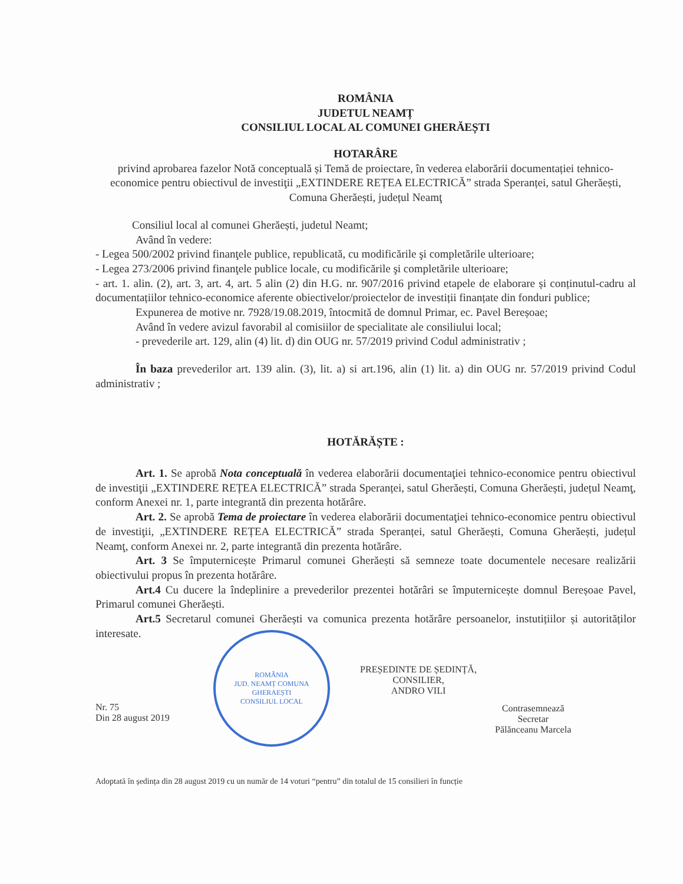ROMÂNIA
JUDETUL NEAMȚ
CONSILIUL LOCAL AL COMUNEI GHERĂEȘTI
HOTARÂRE
privind aprobarea fazelor Notă conceptuală și Temă de proiectare, în vederea elaborării documentației tehnico-economice pentru obiectivul de investiţii „EXTINDERE REȚEA ELECTRICĂ” strada Speranței, satul Gherăești, Comuna Gherăești, județul Neamţ
Consiliul local al comunei Gherăești, judetul Neamt;
Având în vedere:
- Legea 500/2002 privind finanţele publice, republicată, cu modificările şi completările ulterioare;
- Legea 273/2006 privind finanţele publice locale, cu modificările şi completările ulterioare;
- art. 1. alin. (2), art. 3, art. 4, art. 5 alin (2) din H.G. nr. 907/2016 privind etapele de elaborare și conținutul-cadru al documentațiilor tehnico-economice aferente obiectivelor/proiectelor de investiții finanțate din fonduri publice;
Expunerea de motive nr. 7928/19.08.2019, întocmită de domnul Primar, ec. Pavel Bereșoae;
Având în vedere avizul favorabil al comisiilor de specialitate ale consiliului local;
- prevederile art. 129, alin (4) lit. d) din OUG nr. 57/2019 privind Codul administrativ ;
În baza prevederilor art. 139 alin. (3), lit. a) si art.196, alin (1) lit. a) din OUG nr. 57/2019 privind Codul administrativ ;
HOTĂRĂȘTE :
Art. 1. Se aprobă Nota conceptuală în vederea elaborării documentaţiei tehnico-economice pentru obiectivul de investiţii „EXTINDERE REȚEA ELECTRICĂ” strada Speranței, satul Gherăești, Comuna Gherăești, județul Neamţ, conform Anexei nr. 1, parte integrantă din prezenta hotărâre.
Art. 2. Se aprobă Tema de proiectare în vederea elaborării documentaţiei tehnico-economice pentru obiectivul de investiţii, „EXTINDERE REȚEA ELECTRICĂ” strada Speranței, satul Gherăești, Comuna Gherăești, județul Neamţ, conform Anexei nr. 2, parte integrantă din prezenta hotărâre.
Art. 3 Se împuternicește Primarul comunei Gherăești să semneze toate documentele necesare realizării obiectivului propus în prezenta hotărâre.
Art.4 Cu ducere la îndeplinire a prevederilor prezentei hotărâri se împuternicește domnul Bereșoae Pavel, Primarul comunei Gherăești.
Art.5 Secretarul comunei Gherăești va comunica prezenta hotărâre persoanelor, instutițiilor și autorităților interesate.
Nr. 75
Din 28 august 2019
ROMÂNIA
JUD. NEAMȚ COMUNA GHERAEȘTI
CONSILIUL LOCAL
PREȘEDINTE DE ȘEDINȚĂ,
CONSILIER,
ANDRO VILI
Contrasemnează
Secretar
Pălănceanu Marcela
Adoptată în ședința din 28 august 2019 cu un număr de 14 voturi “pentru” din totalul de 15 consilieri în funcție